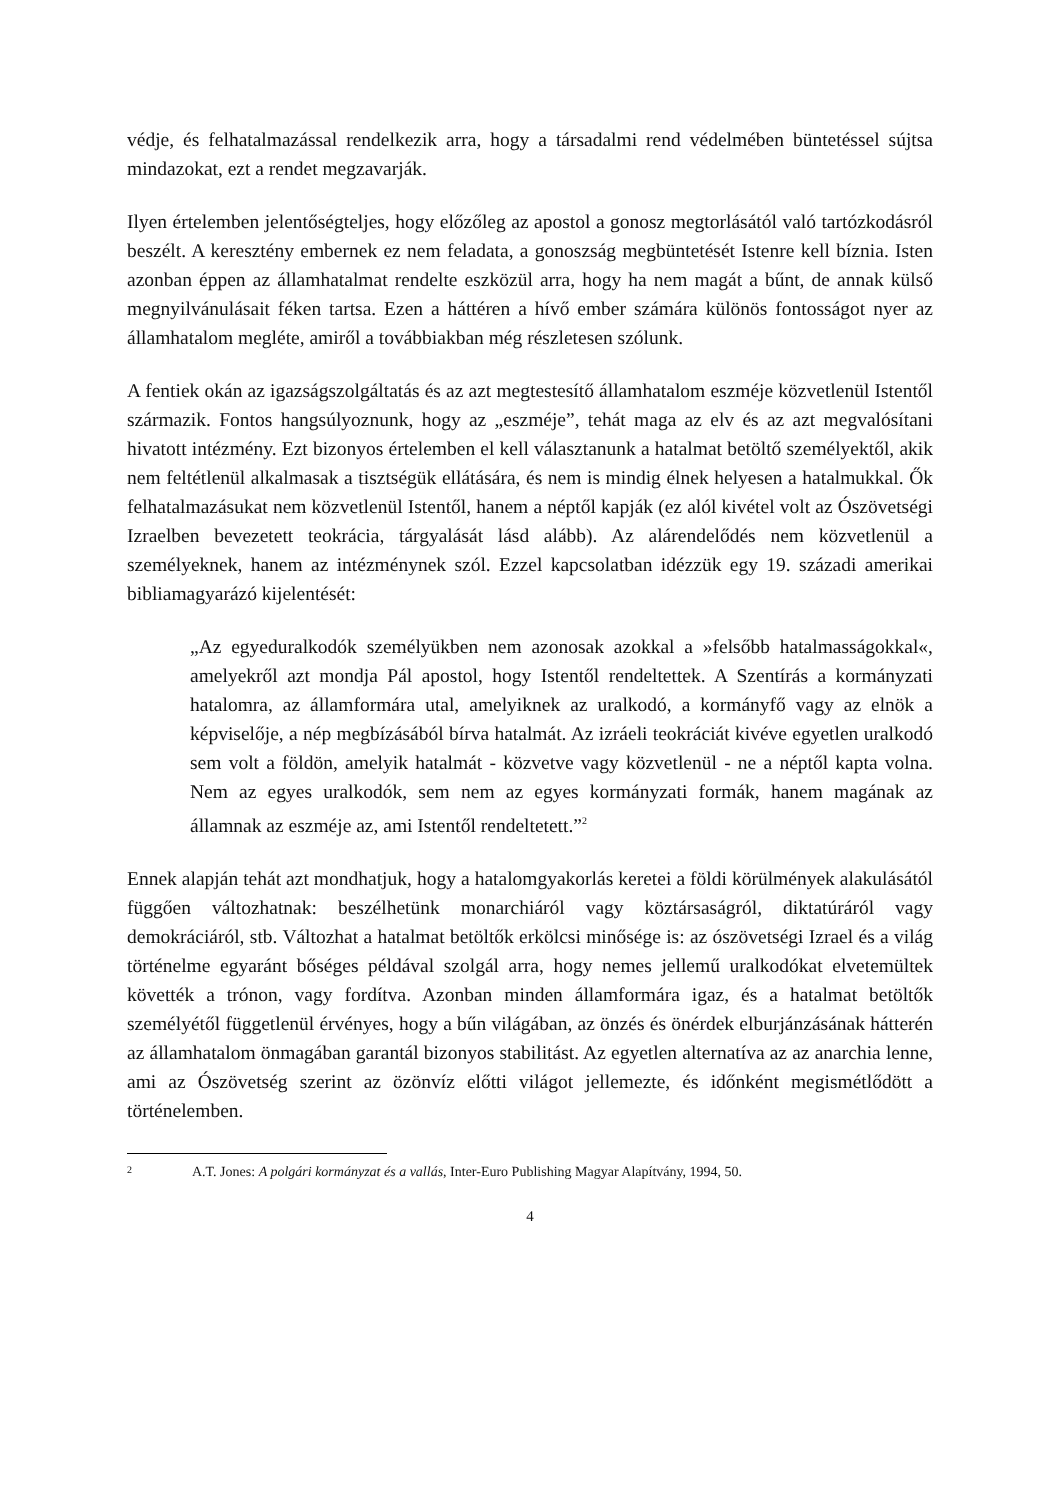védje, és felhatalmazással rendelkezik arra, hogy a társadalmi rend védelmében büntetéssel sújtsa mindazokat, ezt a rendet megzavarják.
Ilyen értelemben jelentőségteljes, hogy előzőleg az apostol a gonosz megtorlásától való tartózkodásról beszélt. A keresztény embernek ez nem feladata, a gonoszság megbüntetését Istenre kell bíznia. Isten azonban éppen az államhatalmat rendelte eszközül arra, hogy ha nem magát a bűnt, de annak külső megnyilvánulásait féken tartsa. Ezen a háttéren a hívő ember számára különös fontosságot nyer az államhatalom megléte, amiről a továbbiakban még részletesen szólunk.
A fentiek okán az igazságszolgáltatás és az azt megtestesítő államhatalom eszméje közvetlenül Istentől származik. Fontos hangsúlyoznunk, hogy az „eszméje”, tehát maga az elv és az azt megvalósítani hivatott intézmény. Ezt bizonyos értelemben el kell választanunk a hatalmat betöltő személyektől, akik nem feltétlenül alkalmasak a tisztségük ellátására, és nem is mindig élnek helyesen a hatalmukkal. Ők felhatalmazásukat nem közvetlenül Istentől, hanem a néptől kapják (ez alól kivétel volt az Ószövetségi Izraelben bevezetett teokrácia, tárgyalását lásd alább). Az alárendelődés nem közvetlenül a személyeknek, hanem az intézménynek szól. Ezzel kapcsolatban idézzük egy 19. századi amerikai bibliamagyarázó kijelentését:
„Az egyeduralkodók személyükben nem azonosak azokkal a »felsőbb hatalmasságokkal«, amelyekről azt mondja Pál apostol, hogy Istentől rendeltettek. A Szentírás a kormányzati hatalomra, az államformára utal, amelyiknek az uralkodó, a kormányfő vagy az elnök a képviselője, a nép megbízásából bírva hatalmát. Az izráeli teokráciát kivéve egyetlen uralkodó sem volt a földön, amelyik hatalmát - közvetve vagy közvetlenül - ne a néptől kapta volna. Nem az egyes uralkodók, sem nem az egyes kormányzati formák, hanem magának az államnak az eszméje az, ami Istentől rendeltetett.”<sup>2</sup>
Ennek alapján tehát azt mondhatjuk, hogy a hatalomgyakorlás keretei a földi körülmények alakulásától függően változhatnak: beszélhetünk monarchiáról vagy köztársaságról, diktatúráról vagy demokráciáról, stb. Változhat a hatalmat betöltők erkölcsi minősége is: az ószövetségi Izrael és a világ történelme egyaránt bőséges példával szolgál arra, hogy nemes jellemű uralkodókat elvetemültek követték a trónon, vagy fordítva. Azonban minden államformára igaz, és a hatalmat betöltők személyétől függetlenül érvényes, hogy a bűn világában, az önzés és önérdek elburjánzásának hátterén az államhatalom önmagában garantál bizonyos stabilitást. Az egyetlen alternatíva az az anarchia lenne, ami az Ószövetség szerint az özönvíz előtti világot jellemezte, és időnként megismétlődött a történelemben.
2 A.T. Jones: A polgári kormányzat és a vallás, Inter-Euro Publishing Magyar Alapítvány, 1994, 50.
4